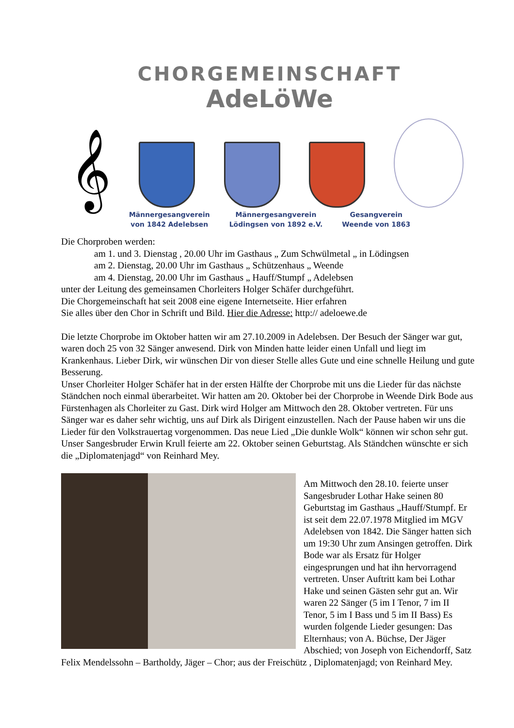CHORGEMEINSCHAFT
AdeLöWe
𝄞
Männergesangverein
von 1842 Adelebsen
Männergesangverein
Lödingsen von 1892 e.V.
Gesangverein
Weende von 1863
Die Chorproben werden:
am 1. und 3. Dienstag , 20.00 Uhr im Gasthaus „ Zum Schwülmetal „ in Lödingsen
am 2. Dienstag, 20.00 Uhr im Gasthaus „ Schützenhaus „ Weende
am 4. Dienstag, 20.00 Uhr im Gasthaus „ Hauff/Stumpf „ Adelebsen
unter der Leitung des gemeinsamen Chorleiters Holger Schäfer durchgeführt.
Die Chorgemeinschaft hat seit 2008 eine eigene Internetseite. Hier erfahren
Sie alles über den Chor in Schrift und Bild. Hier die Adresse: http:// adeloewe.de
Die letzte Chorprobe im Oktober hatten wir am 27.10.2009 in Adelebsen. Der Besuch der Sänger war gut, waren doch 25 von 32 Sänger anwesend. Dirk von Minden hatte leider einen Unfall und liegt im Krankenhaus. Lieber Dirk, wir wünschen Dir von dieser Stelle alles Gute und eine schnelle Heilung und gute Besserung.
Unser Chorleiter Holger Schäfer hat in der ersten Hälfte der Chorprobe mit uns die Lieder für das nächste Ständchen noch einmal überarbeitet. Wir hatten am 20. Oktober bei der Chorprobe in Weende Dirk Bode aus Fürstenhagen als Chorleiter zu Gast. Dirk wird Holger am Mittwoch den 28. Oktober vertreten. Für uns Sänger war es daher sehr wichtig, uns auf Dirk als Dirigent einzustellen. Nach der Pause haben wir uns die Lieder für den Volkstrauertag vorgenommen. Das neue Lied „Die dunkle Wolk“ können wir schon sehr gut. Unser Sangesbruder Erwin Krull feierte am 22. Oktober seinen Geburtstag. Als Ständchen wünschte er sich die „Diplomatenjagd“ von Reinhard Mey.
Am Mittwoch den 28.10. feierte unser Sangesbruder Lothar Hake seinen 80 Geburtstag im Gasthaus „Hauff/Stumpf. Er ist seit dem 22.07.1978 Mitglied im MGV Adelebsen von 1842. Die Sänger hatten sich um 19:30 Uhr zum Ansingen getroffen. Dirk Bode war als Ersatz für Holger eingesprungen und hat ihn hervorragend vertreten. Unser Auftritt kam bei Lothar Hake und seinen Gästen sehr gut an. Wir waren 22 Sänger (5 im I Tenor, 7 im II Tenor, 5 im I Bass und 5 im II Bass) Es wurden folgende Lieder gesungen: Das Elternhaus; von A. Büchse, Der Jäger Abschied; von Joseph von Eichendorff, Satz Felix Mendelssohn – Bartholdy, Jäger – Chor; aus der Freischütz , Diplomatenjagd; von Reinhard Mey.